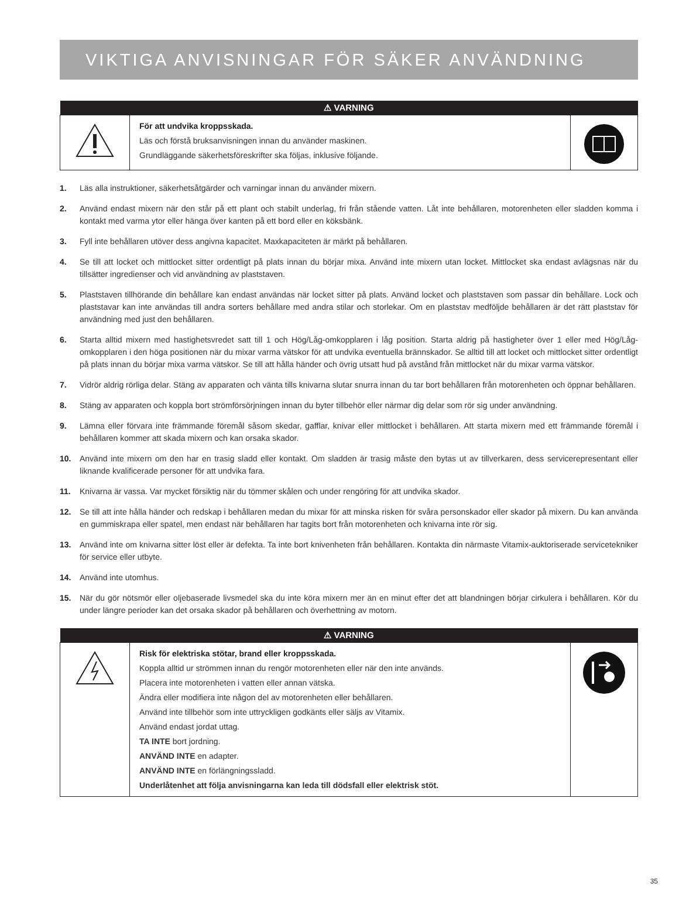VIKTIGA ANVISNINGAR FÖR SÄKER ANVÄNDNING
| ⚠ VARNING | | |
| --- | --- | --- |
| | För att undvika kroppsskada. Läs och förstå bruksanvisningen innan du använder maskinen. Grundläggande säkerhetsföreskrifter ska följas, inklusive följande. | |
1. Läs alla instruktioner, säkerhetsåtgärder och varningar innan du använder mixern.
2. Använd endast mixern när den står på ett plant och stabilt underlag, fri från stående vatten. Låt inte behållaren, motorenheten eller sladden komma i kontakt med varma ytor eller hänga över kanten på ett bord eller en köksbänk.
3. Fyll inte behållaren utöver dess angivna kapacitet. Maxkapaciteten är märkt på behållaren.
4. Se till att locket och mittlocket sitter ordentligt på plats innan du börjar mixa. Använd inte mixern utan locket. Mittlocket ska endast avlägsnas när du tillsätter ingredienser och vid användning av plaststaven.
5. Plaststaven tillhörande din behållare kan endast användas när locket sitter på plats. Använd locket och plaststaven som passar din behållare. Lock och plaststavar kan inte användas till andra sorters behållare med andra stilar och storlekar. Om en plaststav medföljde behållaren är det rätt plaststav för användning med just den behållaren.
6. Starta alltid mixern med hastighetsvredet satt till 1 och Hög/Låg-omkopplaren i låg position. Starta aldrig på hastigheter över 1 eller med Hög/Låg-omkopplaren i den höga positionen när du mixar varma vätskor för att undvika eventuella brännskador. Se alltid till att locket och mittlocket sitter ordentligt på plats innan du börjar mixa varma vätskor. Se till att hålla händer och övrig utsatt hud på avstånd från mittlocket när du mixar varma vätskor.
7. Vidrör aldrig rörliga delar. Stäng av apparaten och vänta tills knivarna slutar snurra innan du tar bort behållaren från motorenheten och öppnar behållaren.
8. Stäng av apparaten och koppla bort strömförsörjningen innan du byter tillbehör eller närmar dig delar som rör sig under användning.
9. Lämna eller förvara inte främmande föremål såsom skedar, gafflar, knivar eller mittlocket i behållaren. Att starta mixern med ett främmande föremål i behållaren kommer att skada mixern och kan orsaka skador.
10. Använd inte mixern om den har en trasig sladd eller kontakt. Om sladden är trasig måste den bytas ut av tillverkaren, dess servicerepresentant eller liknande kvalificerade personer för att undvika fara.
11. Knivarna är vassa. Var mycket försiktig när du tömmer skålen och under rengöring för att undvika skador.
12. Se till att inte hålla händer och redskap i behållaren medan du mixar för att minska risken för svåra personskador eller skador på mixern. Du kan använda en gummiskrapa eller spatel, men endast när behållaren har tagits bort från motorenheten och knivarna inte rör sig.
13. Använd inte om knivarna sitter löst eller är defekta. Ta inte bort knivenheten från behållaren. Kontakta din närmaste Vitamix-auktoriserade servicetekniker för service eller utbyte.
14. Använd inte utomhus.
15. När du gör nötsmör eller oljebaserade livsmedel ska du inte köra mixern mer än en minut efter det att blandningen börjar cirkulera i behållaren. Kör du under längre perioder kan det orsaka skador på behållaren och överhettning av motorn.
| ⚠ VARNING | | |
| --- | --- | --- |
| | Risk för elektriska stötar, brand eller kroppsskada. Koppla alltid ur strömmen innan du rengör motorenheten eller när den inte används. Placera inte motorenheten i vatten eller annan vätska. Ändra eller modifiera inte någon del av motorenheten eller behållaren. Använd inte tillbehör som inte uttryckligen godkänts eller säljs av Vitamix. Använd endast jordat uttag. TA INTE bort jordning. ANVÄND INTE en adapter. ANVÄND INTE en förlängningssladd. Underlåtenhet att följa anvisningarna kan leda till dödsfall eller elektrisk stöt. | |
35